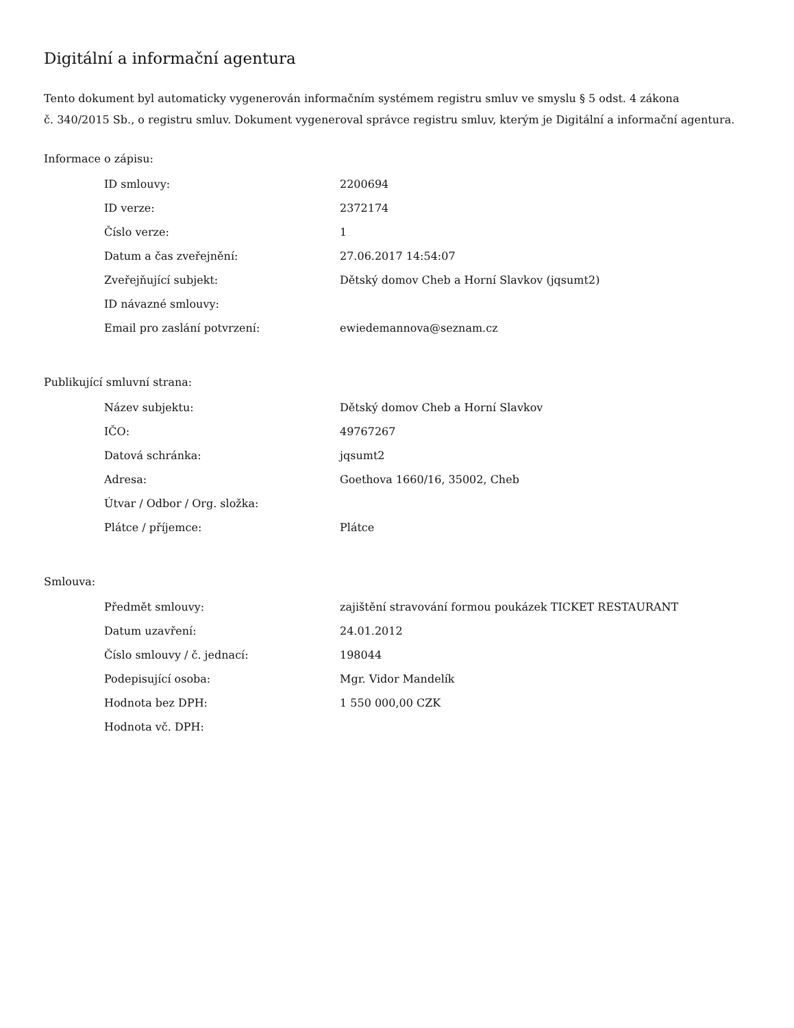Digitální a informační agentura
Tento dokument byl automaticky vygenerován informačním systémem registru smluv ve smyslu § 5 odst. 4 zákona
č. 340/2015 Sb., o registru smluv. Dokument vygeneroval správce registru smluv, kterým je Digitální a informační agentura.
Informace o zápisu:
| ID smlouvy: | 2200694 |
| ID verze: | 2372174 |
| Číslo verze: | 1 |
| Datum a čas zveřejnění: | 27.06.2017 14:54:07 |
| Zveřejňující subjekt: | Dětský domov Cheb a Horní Slavkov (jqsumt2) |
| ID návazné smlouvy: | |
| Email pro zaslání potvrzení: | ewiedemannova@seznam.cz |
Publikující smluvní strana:
| Název subjektu: | Dětský domov Cheb a Horní Slavkov |
| IČO: | 49767267 |
| Datová schránka: | jqsumt2 |
| Adresa: | Goethova 1660/16, 35002, Cheb |
| Útvar / Odbor / Org. složka: | |
| Plátce / příjemce: | Plátce |
Smlouva:
| Předmět smlouvy: | zajištění stravování formou poukázek TICKET RESTAURANT |
| Datum uzavření: | 24.01.2012 |
| Číslo smlouvy / č. jednací: | 198044 |
| Podepisující osoba: | Mgr. Vidor Mandelík |
| Hodnota bez DPH: | 1 550 000,00 CZK |
| Hodnota vč. DPH: | |